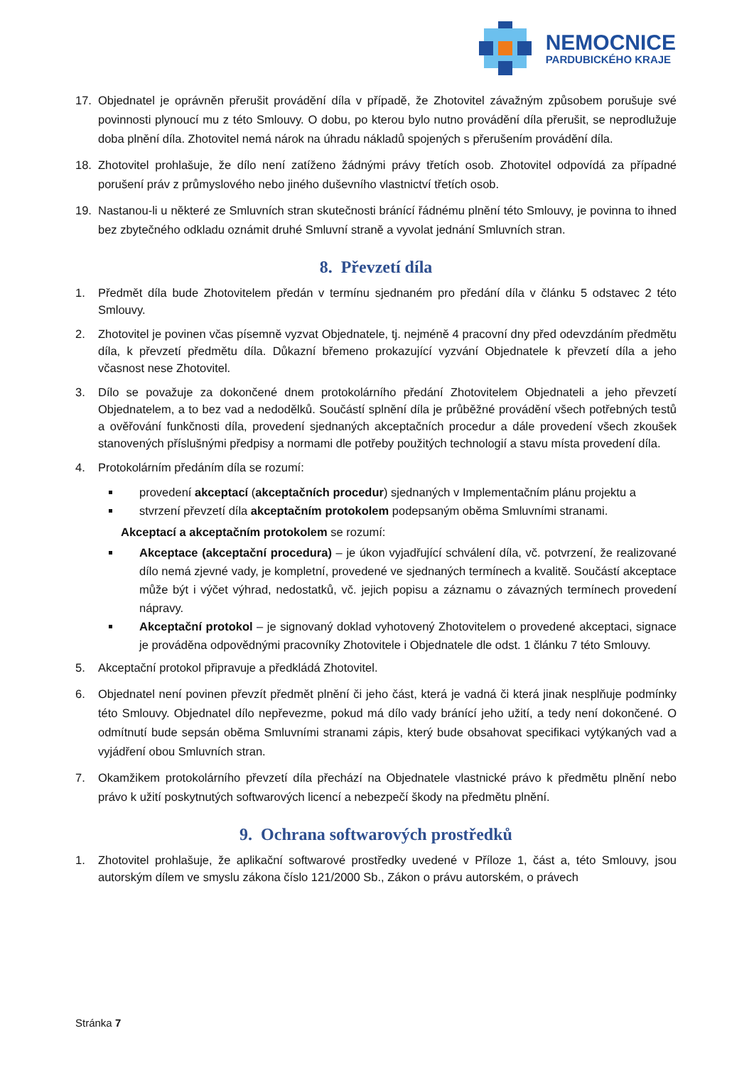NEMOCNICE
PARDUBICKÉHO KRAJE
17. Objednatel je oprávněn přerušit provádění díla v případě, že Zhotovitel závažným způsobem porušuje své povinnosti plynoucí mu z této Smlouvy. O dobu, po kterou bylo nutno provádění díla přerušit, se neprodlužuje doba plnění díla. Zhotovitel nemá nárok na úhradu nákladů spojených s přerušením provádění díla.
18. Zhotovitel prohlašuje, že dílo není zatíženo žádnými právy třetích osob. Zhotovitel odpovídá za případné porušení práv z průmyslového nebo jiného duševního vlastnictví třetích osob.
19. Nastanou-li u některé ze Smluvních stran skutečnosti bránící řádnému plnění této Smlouvy, je povinna to ihned bez zbytečného odkladu oznámit druhé Smluvní straně a vyvolat jednání Smluvních stran.
8. Převzetí díla
1. Předmět díla bude Zhotovitelem předán v termínu sjednaném pro předání díla v článku 5 odstavec 2 této Smlouvy.
2. Zhotovitel je povinen včas písemně vyzvat Objednatele, tj. nejméně 4 pracovní dny před odevzdáním předmětu díla, k převzetí předmětu díla. Důkazní břemeno prokazující vyzvání Objednatele k převzetí díla a jeho včasnost nese Zhotovitel.
3. Dílo se považuje za dokončené dnem protokolárního předání Zhotovitelem Objednateli a jeho převzetí Objednatelem, a to bez vad a nedodělků. Součástí splnění díla je průběžné provádění všech potřebných testů a ověřování funkčnosti díla, provedení sjednaných akceptačních procedur a dále provedení všech zkoušek stanovených příslušnými předpisy a normami dle potřeby použitých technologií a stavu místa provedení díla.
4. Protokolárním předáním díla se rozumí:
provedení akceptací (akceptačních procedur) sjednaných v Implementačním plánu projektu a
stvrzení převzetí díla akceptačním protokolem podepsaným oběma Smluvními stranami.
Akceptací a akceptačním protokolem se rozumí:
Akceptace (akceptační procedura) – je úkon vyjadřující schválení díla, vč. potvrzení, že realizované dílo nemá zjevné vady, je kompletní, provedené ve sjednaných termínech a kvalitě. Součástí akceptace může být i výčet výhrad, nedostatků, vč. jejich popisu a záznamu o závazných termínech provedení nápravy.
Akceptační protokol – je signovaný doklad vyhotovený Zhotovitelem o provedené akceptaci, signace je prováděna odpovědnými pracovníky Zhotovitele i Objednatele dle odst. 1 článku 7 této Smlouvy.
5. Akceptační protokol připravuje a předkládá Zhotovitel.
6. Objednatel není povinen převzít předmět plnění či jeho část, která je vadná či která jinak nesplňuje podmínky této Smlouvy. Objednatel dílo nepřevezme, pokud má dílo vady bránící jeho užití, a tedy není dokončené. O odmítnutí bude sepsán oběma Smluvními stranami zápis, který bude obsahovat specifikaci vytýkaných vad a vyjádření obou Smluvních stran.
7. Okamžikem protokolárního převzetí díla přechází na Objednatele vlastnické právo k předmětu plnění nebo právo k užití poskytnutých softwarových licencí a nebezpečí škody na předmětu plnění.
9. Ochrana softwarových prostředků
1. Zhotovitel prohlašuje, že aplikační softwarové prostředky uvedené v Příloze 1, část a, této Smlouvy, jsou autorským dílem ve smyslu zákona číslo 121/2000 Sb., Zákon o právu autorském, o právech
Stránka 7